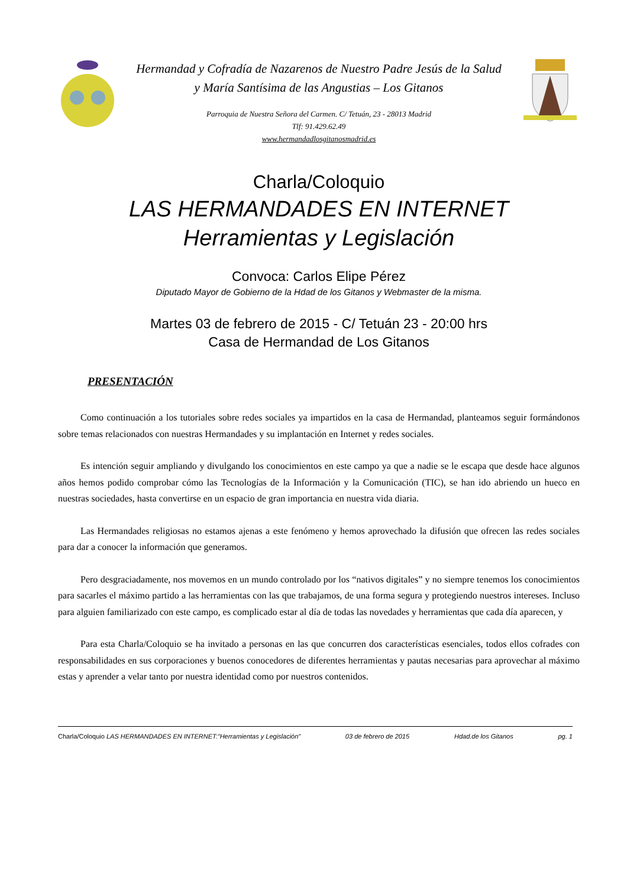Hermandad y Cofradía de Nazarenos de Nuestro Padre Jesús de la Salud
y María Santísima de las Angustias – Los Gitanos
Parroquia de Nuestra Señora del Carmen. C/ Tetuán, 23 - 28013 Madrid
Tlf: 91.429.62.49
www.hermandadlosgitanosmadrid.es
Charla/Coloquio
LAS HERMANDADES EN INTERNET
Herramientas y Legislación
Convoca: Carlos Elipe Pérez
Diputado Mayor de Gobierno de la Hdad de los Gitanos y Webmaster de la misma.
Martes 03 de febrero de 2015 - C/ Tetuán 23 - 20:00 hrs
Casa de Hermandad de Los Gitanos
PRESENTACIÓN
Como continuación a los tutoriales sobre redes sociales ya impartidos en la casa de Hermandad, planteamos seguir formándonos sobre temas relacionados con nuestras Hermandades y su implantación en Internet y redes sociales.
Es intención seguir ampliando y divulgando los conocimientos en este campo ya que a nadie se le escapa que desde hace algunos años hemos podido comprobar cómo las Tecnologías de la Información y la Comunicación (TIC), se han ido abriendo un hueco en nuestras sociedades, hasta convertirse en un espacio de gran importancia en nuestra vida diaria.
Las Hermandades religiosas no estamos ajenas a este fenómeno y hemos aprovechado la difusión que ofrecen las redes sociales para dar a conocer la información que generamos.
Pero desgraciadamente, nos movemos en un mundo controlado por los “nativos digitales” y no siempre tenemos los conocimientos para sacarles el máximo partido a las herramientas con las que trabajamos, de una forma segura y protegiendo nuestros intereses. Incluso para alguien familiarizado con este campo, es complicado estar al día de todas las novedades y herramientas que cada día aparecen, y
Para esta Charla/Coloquio se ha invitado a personas en las que concurren dos características esenciales, todos ellos cofrades con responsabilidades en sus corporaciones y buenos conocedores de diferentes herramientas y pautas necesarias para aprovechar al máximo estas y aprender a velar tanto por nuestra identidad como por nuestros contenidos.
Charla/Coloquio LAS HERMANDADES EN INTERNET:”Herramientas y Legislación” 03 de febrero de 2015 Hdad.de los Gitanos pg. 1